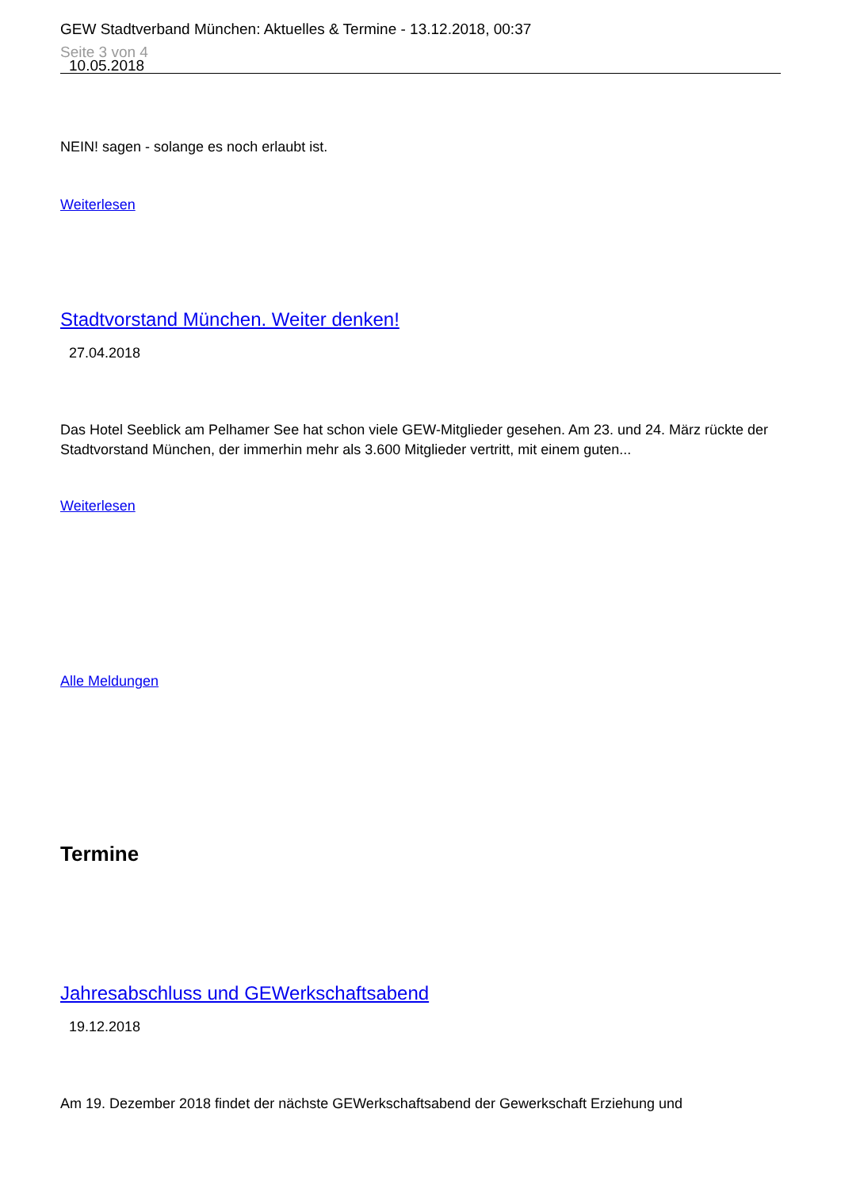GEW Stadtverband München: Aktuelles & Termine - 13.12.2018, 00:37
Seite 3 von 4
10.05.2018
NEIN! sagen - solange es noch erlaubt ist.
Weiterlesen
Stadtvorstand München. Weiter denken!
27.04.2018
Das Hotel Seeblick am Pelhamer See hat schon viele GEW-Mitglieder gesehen. Am 23. und 24. März rückte der Stadtvorstand München, der immerhin mehr als 3.600 Mitglieder vertritt, mit einem guten...
Weiterlesen
Alle Meldungen
Termine
Jahresabschluss und GEWerkschaftsabend
19.12.2018
Am 19. Dezember 2018 findet der nächste GEWerkschaftsabend der Gewerkschaft Erziehung und